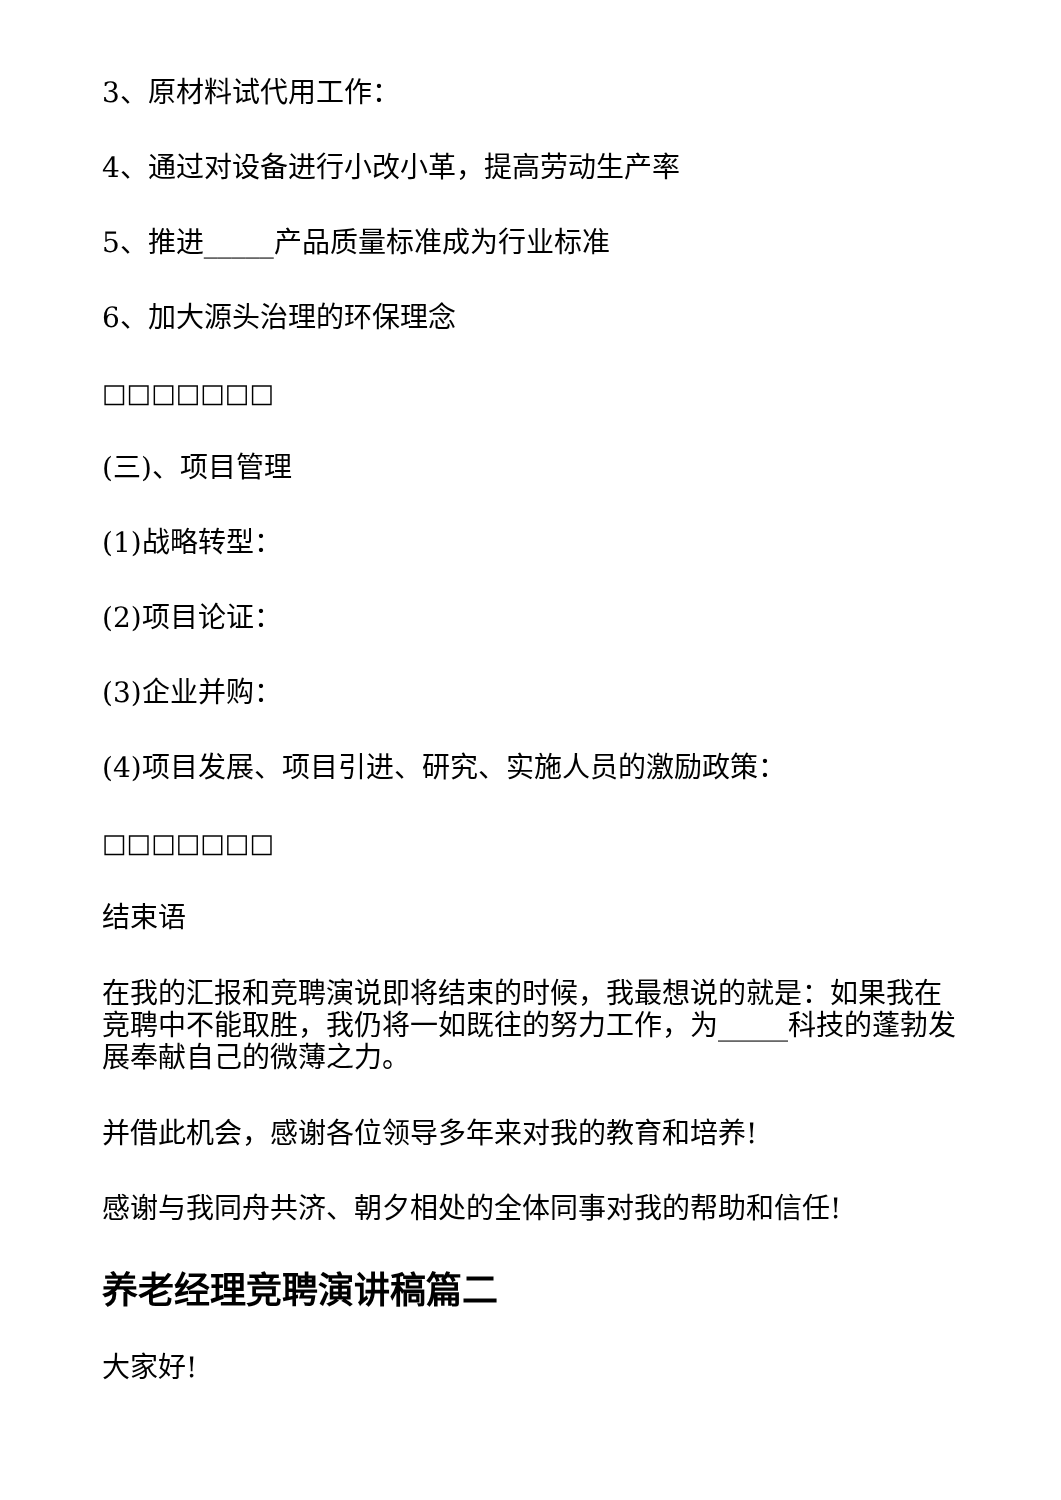3、原材料试代用工作：
4、通过对设备进行小改小革，提高劳动生产率
5、推进_____产品质量标准成为行业标准
6、加大源头治理的环保理念
□□□□□□□
(三)、项目管理
(1)战略转型：
(2)项目论证：
(3)企业并购：
(4)项目发展、项目引进、研究、实施人员的激励政策：
□□□□□□□
结束语
在我的汇报和竞聘演说即将结束的时候，我最想说的就是：如果我在竞聘中不能取胜，我仍将一如既往的努力工作，为_____科技的蓬勃发展奉献自己的微薄之力。
并借此机会，感谢各位领导多年来对我的教育和培养!
感谢与我同舟共济、朝夕相处的全体同事对我的帮助和信任!
养老经理竞聘演讲稿篇二
大家好!